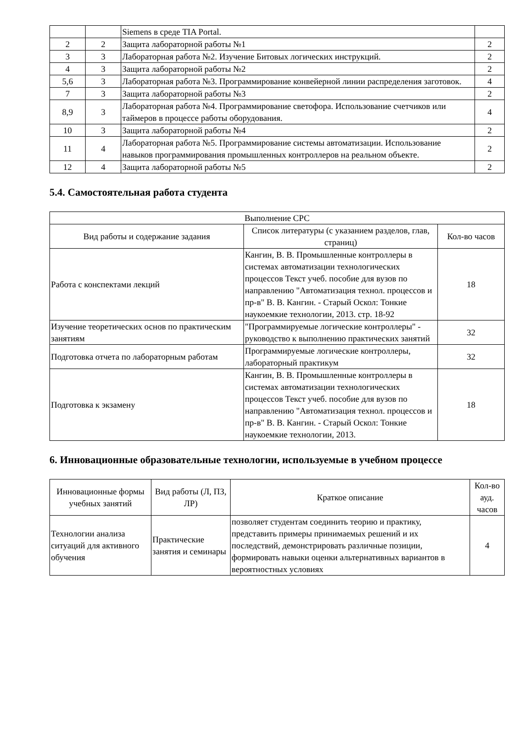| | | Siemens в среде TIA Portal. | |
| 2 | 2 | Защита лабораторной работы №1 | 2 |
| 3 | 3 | Лабораторная работа №2. Изучение Битовых логических инструкций. | 2 |
| 4 | 3 | Защита лабораторной работы №2 | 2 |
| 5,6 | 3 | Лабораторная работа №3. Программирование конвейерной линии распределения заготовок. | 4 |
| 7 | 3 | Защита лабораторной работы №3 | 2 |
| 8,9 | 3 | Лабораторная работа №4. Программирование светофора. Использование счетчиков или таймеров в процессе работы оборудования. | 4 |
| 10 | 3 | Защита лабораторной работы №4 | 2 |
| 11 | 4 | Лабораторная работа №5. Программирование системы автоматизации. Использование навыков программирования промышленных контроллеров на реальном объекте. | 2 |
| 12 | 4 | Защита лабораторной работы №5 | 2 |
5.4. Самостоятельная работа студента
| Выполнение СРС | | |
| --- | --- | --- |
| Вид работы и содержание задания | Список литературы (с указанием разделов, глав, страниц) | Кол-во часов |
| Работа с конспектами лекций | Кангин, В. В. Промышленные контроллеры в системах автоматизации технологических процессов Текст учеб. пособие для вузов по направлению "Автоматизация технол. процессов и пр-в" В. В. Кангин. - Старый Оскол: Тонкие наукоемкие технологии, 2013. стр. 18-92 | 18 |
| Изучение теоретических основ по практическим занятиям | "Программируемые логические контроллеры" - руководство к выполнению практических занятий | 32 |
| Подготовка отчета по лабораторным работам | Программируемые логические контроллеры, лабораторный практикум | 32 |
| Подготовка к экзамену | Кангин, В. В. Промышленные контроллеры в системах автоматизации технологических процессов Текст учеб. пособие для вузов по направлению "Автоматизация технол. процессов и пр-в" В. В. Кангин. - Старый Оскол: Тонкие наукоемкие технологии, 2013. | 18 |
6. Инновационные образовательные технологии, используемые в учебном процессе
| Инновационные формы учебных занятий | Вид работы (Л, ПЗ, ЛР) | Краткое описание | Кол-во ауд. часов |
| --- | --- | --- | --- |
| Технологии анализа ситуаций для активного обучения | Практические занятия и семинары | позволяет студентам соединить теорию и практику, представить примеры принимаемых решений и их последствий, демонстрировать различные позиции, формировать навыки оценки альтернативных вариантов в вероятностных условиях | 4 |